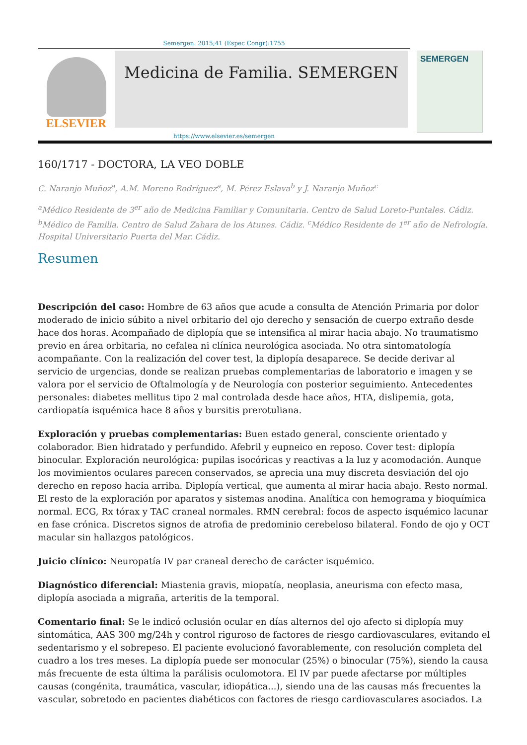Semergen. 2015;41 (Espec Congr):1755
ELSEVIER
Medicina de Familia. SEMERGEN
SEMERGEN
https://www.elsevier.es/semergen
160/1717 - DOCTORA, LA VEO DOBLE
C. Naranjo Muñoz<sup>a</sup>, A.M. Moreno Rodríguez<sup>a</sup>, M. Pérez Eslava<sup>b</sup> y J. Naranjo Muñoz<sup>c</sup>
<sup>a</sup> Médico Residente de 3<sup>er</sup> año de Medicina Familiar y Comunitaria. Centro de Salud Loreto-Puntales. Cádiz. <sup>b</sup>Médico de Familia. Centro de Salud Zahara de los Atunes. Cádiz. <sup>c</sup>Médico Residente de 1<sup>er</sup> año de Nefrología. Hospital Universitario Puerta del Mar. Cádiz.
Resumen
Descripción del caso: Hombre de 63 años que acude a consulta de Atención Primaria por dolor moderado de inicio súbito a nivel orbitario del ojo derecho y sensación de cuerpo extraño desde hace dos horas. Acompañado de diplopía que se intensifica al mirar hacia abajo. No traumatismo previo en área orbitaria, no cefalea ni clínica neurológica asociada. No otra sintomatología acompañante. Con la realización del cover test, la diplopía desaparece. Se decide derivar al servicio de urgencias, donde se realizan pruebas complementarias de laboratorio e imagen y se valora por el servicio de Oftalmología y de Neurología con posterior seguimiento. Antecedentes personales: diabetes mellitus tipo 2 mal controlada desde hace años, HTA, dislipemia, gota, cardiopatía isquémica hace 8 años y bursitis prerotuliana.
Exploración y pruebas complementarias: Buen estado general, consciente orientado y colaborador. Bien hidratado y perfundido. Afebril y eupneico en reposo. Cover test: diplopía binocular. Exploración neurológica: pupilas isocóricas y reactivas a la luz y acomodación. Aunque los movimientos oculares parecen conservados, se aprecia una muy discreta desviación del ojo derecho en reposo hacia arriba. Diplopía vertical, que aumenta al mirar hacia abajo. Resto normal. El resto de la exploración por aparatos y sistemas anodina. Analítica con hemograma y bioquímica normal. ECG, Rx tórax y TAC craneal normales. RMN cerebral: focos de aspecto isquémico lacunar en fase crónica. Discretos signos de atrofia de predominio cerebeloso bilateral. Fondo de ojo y OCT macular sin hallazgos patológicos.
Juicio clínico: Neuropatía IV par craneal derecho de carácter isquémico.
Diagnóstico diferencial: Miastenia gravis, miopatía, neoplasia, aneurisma con efecto masa, diplopía asociada a migraña, arteritis de la temporal.
Comentario final: Se le indicó oclusión ocular en días alternos del ojo afecto si diplopía muy sintomática, AAS 300 mg/24h y control riguroso de factores de riesgo cardiovasculares, evitando el sedentarismo y el sobrepeso. El paciente evolucionó favorablemente, con resolución completa del cuadro a los tres meses. La diplopía puede ser monocular (25%) o binocular (75%), siendo la causa más frecuente de esta última la parálisis oculomotora. El IV par puede afectarse por múltiples causas (congénita, traumática, vascular, idiopática...), siendo una de las causas más frecuentes la vascular, sobretodo en pacientes diabéticos con factores de riesgo cardiovasculares asociados. La